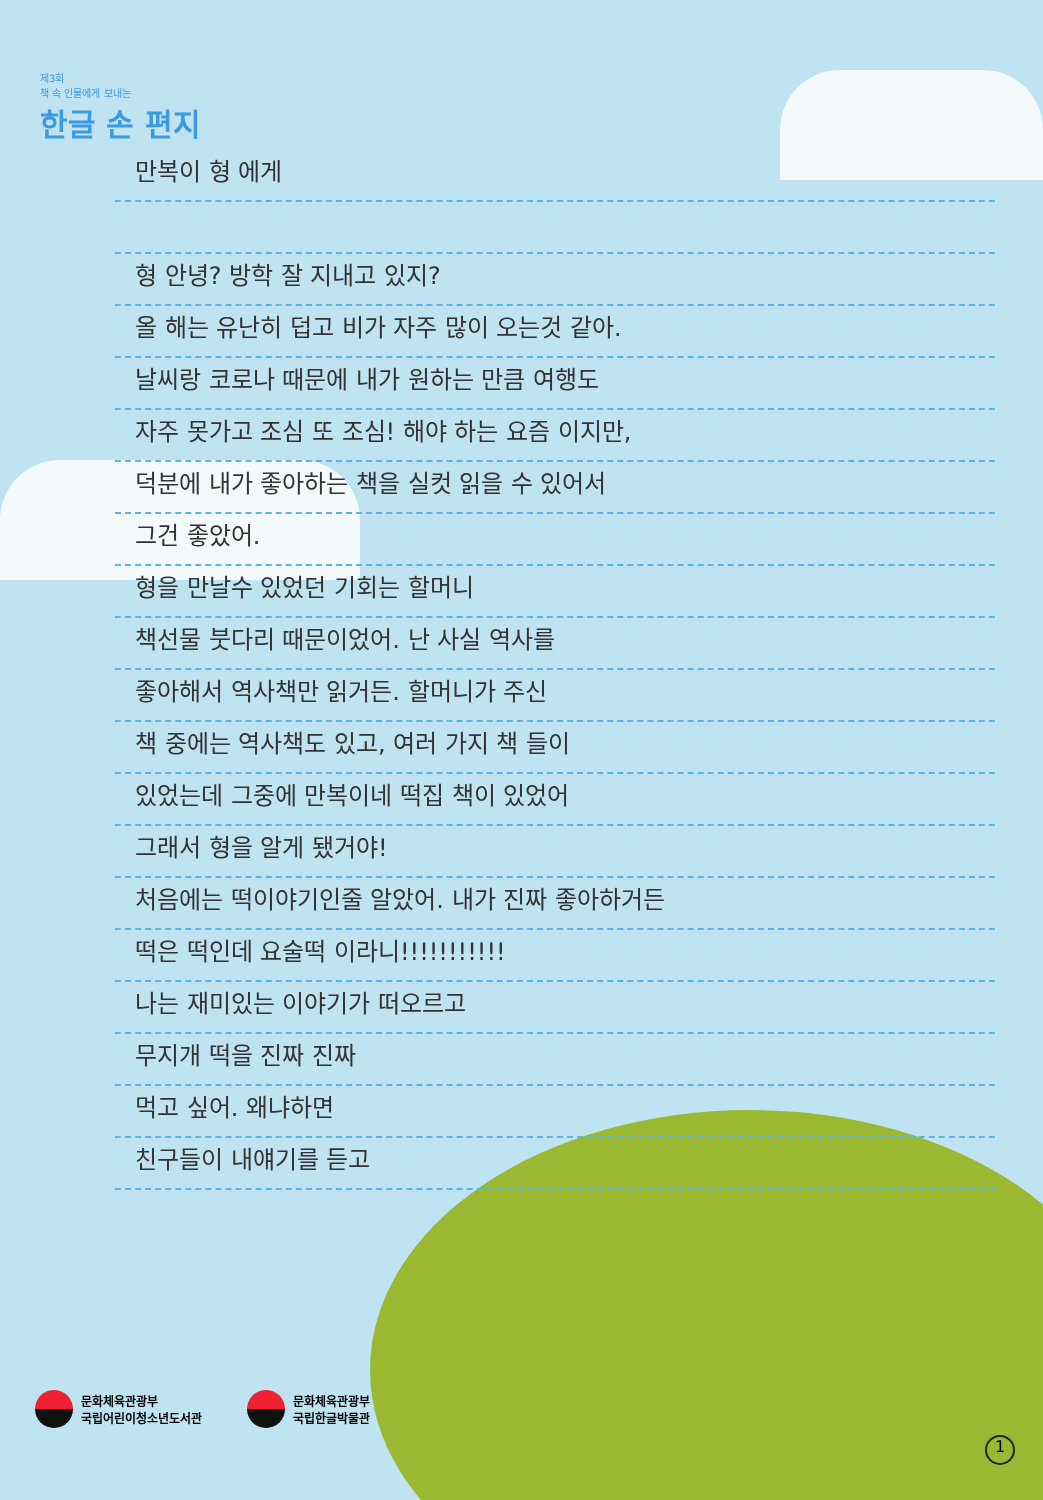제3회
책 속 인물에게 보내는
한글 손 편지
만복이 형 에게
형 안녕? 방학 잘 지내고 있지?
올 해는 유난히 덥고 비가 자주 많이 오는것 같아.
날씨랑 코로나 때문에 내가 원하는 만큼 여행도
자주 못가고 조심 또 조심! 해야 하는 요즘 이지만,
덕분에 내가 좋아하는 책을 실컷 읽을 수 있어서
그건 좋았어.
형을 만날수 있었던 기회는 할머니
책선물 붓다리 때문이었어. 난 사실 역사를
좋아해서 역사책만 읽거든. 할머니가 주신
책 중에는 역사책도 있고, 여러 가지 책 들이
있었는데 그중에 만복이네 떡집 책이 있었어
그래서 형을 알게 됐거야!
처음에는 떡이야기인줄 알았어. 내가 진짜 좋아하거든
떡은 떡인데 요술떡 이라니!!!!!!!!!!!
나는 재미있는 이야기가 떠오르고
무지개 떡을 진짜 진짜
먹고 싶어. 왜냐하면
친구들이 내얘기를 듣고
문화체육관광부
국립어린이청소년도서관
문화체육관광부
국립한글박물관
1